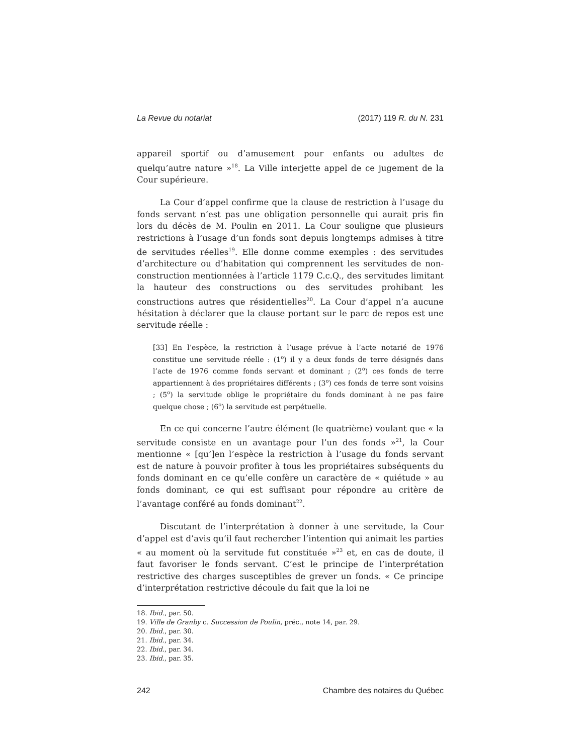La Revue du notariat (2017) 119 R. du N. 231
appareil sportif ou d’amusement pour enfants ou adultes de quelqu’autre nature »<sup>18</sup>. La Ville interjette appel de ce jugement de la Cour supérieure.
La Cour d’appel confirme que la clause de restriction à l’usage du fonds servant n’est pas une obligation personnelle qui aurait pris fin lors du décès de M. Poulin en 2011. La Cour souligne que plusieurs restrictions à l’usage d’un fonds sont depuis longtemps admises à titre de servitudes réelles<sup>19</sup>. Elle donne comme exemples : des servitudes d’architecture ou d’habitation qui comprennent les servitudes de non-construction mentionnées à l’article 1179 C.c.Q., des servitudes limitant la hauteur des constructions ou des servitudes prohibant les constructions autres que résidentielles<sup>20</sup>. La Cour d’appel n’a aucune hésitation à déclarer que la clause portant sur le parc de repos est une servitude réelle :
[33] En l’espèce, la restriction à l’usage prévue à l’acte notarié de 1976 constitue une servitude réelle : (1<sup>o</sup>) il y a deux fonds de terre désignés dans l’acte de 1976 comme fonds servant et dominant ; (2<sup>o</sup>) ces fonds de terre appartiennent à des propriétaires différents ; (3<sup>o</sup>) ces fonds de terre sont voisins ; (5<sup>o</sup>) la servitude oblige le propriétaire du fonds dominant à ne pas faire quelque chose ; (6<sup>o</sup>) la servitude est perpétuelle.
En ce qui concerne l’autre élément (le quatrième) voulant que « la servitude consiste en un avantage pour l’un des fonds »<sup>21</sup>, la Cour mentionne « [qu’]en l’espèce la restriction à l’usage du fonds servant est de nature à pouvoir profiter à tous les propriétaires subséquents du fonds dominant en ce qu’elle confère un caractère de « quiétude » au fonds dominant, ce qui est suffisant pour répondre au critère de l’avantage conféré au fonds dominant<sup>22</sup>.
Discutant de l’interprétation à donner à une servitude, la Cour d’appel est d’avis qu’il faut rechercher l’intention qui animait les parties « au moment où la servitude fut constituée »<sup>23</sup> et, en cas de doute, il faut favoriser le fonds servant. C’est le principe de l’interprétation restrictive des charges susceptibles de grever un fonds. « Ce principe d’interprétation restrictive découle du fait que la loi ne
18. Ibid., par. 50.
19. Ville de Granby c. Succession de Poulin, préc., note 14, par. 29.
20. Ibid., par. 30.
21. Ibid., par. 34.
22. Ibid., par. 34.
23. Ibid., par. 35.
242 Chambre des notaires du Québec